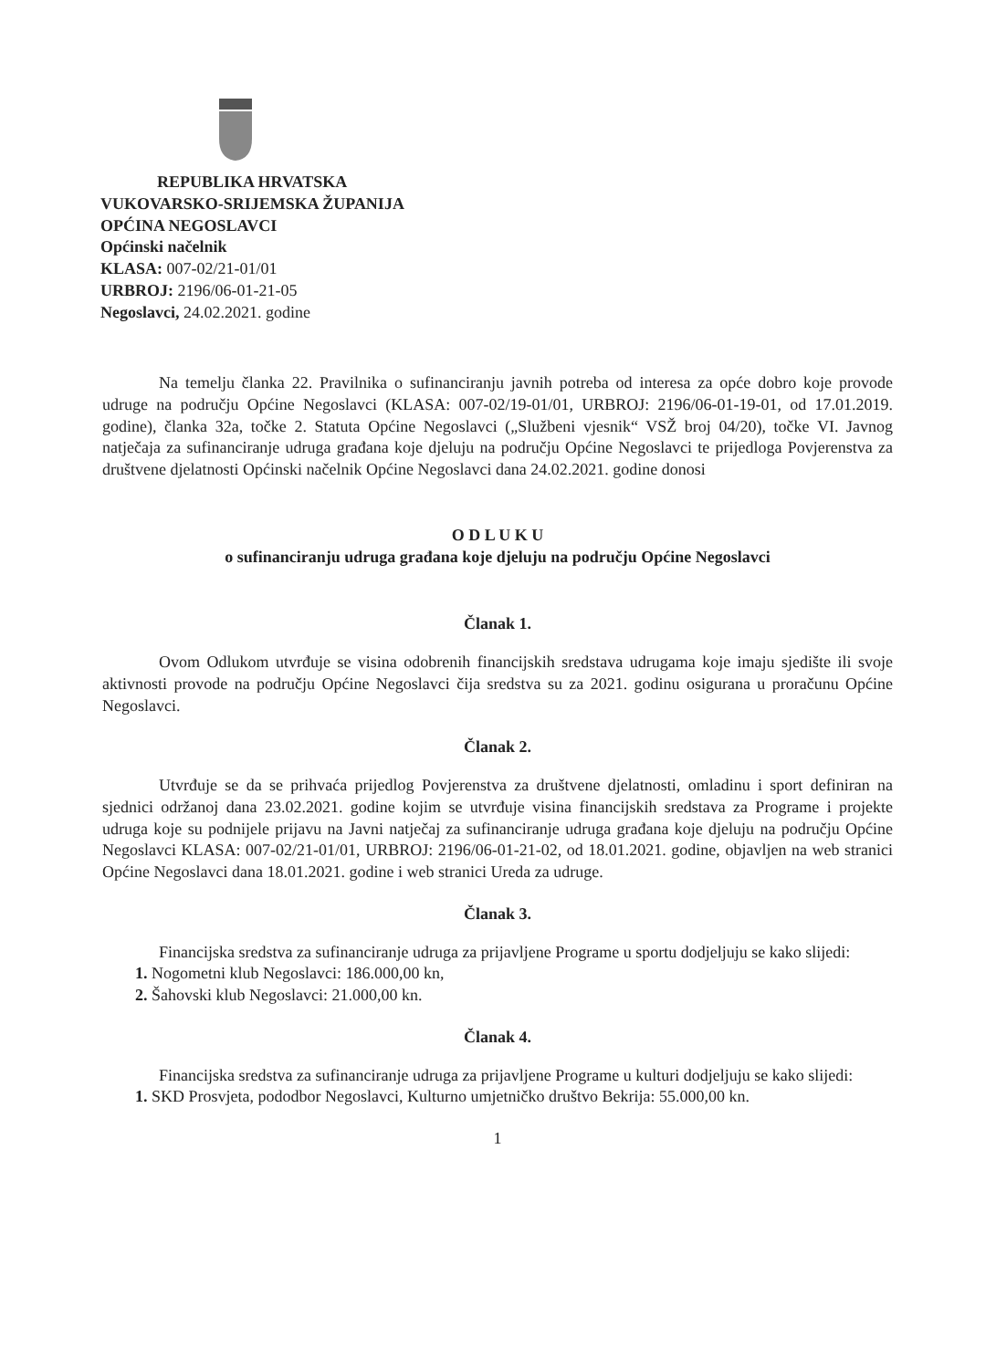REPUBLIKA HRVATSKA
VUKOVARSKO-SRIJEMSKA ŽUPANIJA
OPĆINA NEGOSLAVCI
Općinski načelnik
KLASA: 007-02/21-01/01
URBROJ: 2196/06-01-21-05
Negoslavci, 24.02.2021. godine
Na temelju članka 22. Pravilnika o sufinanciranju javnih potreba od interesa za opće dobro koje provode udruge na području Općine Negoslavci (KLASA: 007-02/19-01/01, URBROJ: 2196/06-01-19-01, od 17.01.2019. godine), članka 32a, točke 2. Statuta Općine Negoslavci („Službeni vjesnik“ VSŽ broj 04/20), točke VI. Javnog natječaja za sufinanciranje udruga građana koje djeluju na području Općine Negoslavci te prijedloga Povjerenstva za društvene djelatnosti Općinski načelnik Općine Negoslavci dana 24.02.2021. godine donosi
O D L U K U
o sufinanciranju udruga građana koje djeluju na području Općine Negoslavci
Članak 1.
Ovom Odlukom utvrđuje se visina odobrenih financijskih sredstava udrugama koje imaju sjedište ili svoje aktivnosti provode na području Općine Negoslavci čija sredstva su za 2021. godinu osigurana u proračunu Općine Negoslavci.
Članak 2.
Utvrđuje se da se prihvaća prijedlog Povjerenstva za društvene djelatnosti, omladinu i sport definiran na sjednici održanoj dana 23.02.2021. godine kojim se utvrđuje visina financijskih sredstava za Programe i projekte udruga koje su podnijele prijavu na Javni natječaj za sufinanciranje udruga građana koje djeluju na području Općine Negoslavci KLASA: 007-02/21-01/01, URBROJ: 2196/06-01-21-02, od 18.01.2021. godine, objavljen na web stranici Općine Negoslavci dana 18.01.2021. godine i web stranici Ureda za udruge.
Članak 3.
Financijska sredstva za sufinanciranje udruga za prijavljene Programe u sportu dodjeljuju se kako slijedi:
1. Nogometni klub Negoslavci: 186.000,00 kn,
2. Šahovski klub Negoslavci: 21.000,00 kn.
Članak 4.
Financijska sredstva za sufinanciranje udruga za prijavljene Programe u kulturi dodjeljuju se kako slijedi:
1. SKD Prosvjeta, pododbor Negoslavci, Kulturno umjetničko društvo Bekrija: 55.000,00 kn.
1